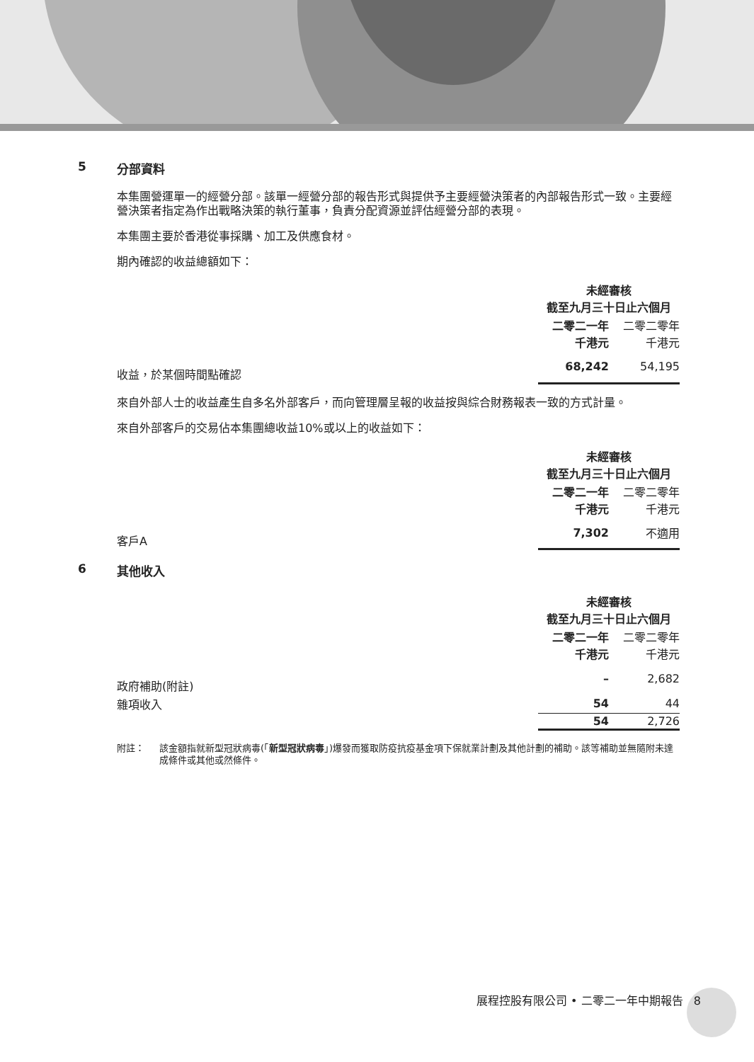5 分部資料
本集團營運單一的經營分部。該單一經營分部的報告形式與提供予主要經營決策者的內部報告形式一致。主要經營決策者指定為作出戰略決策的執行董事，負責分配資源並評估經營分部的表現。
本集團主要於香港從事採購、加工及供應食材。
期內確認的收益總額如下：
| | 未經審核 截至九月三十日止六個月 | |
| | 二零二一年 千港元 | 二零二零年 千港元 |
| 收益，於某個時間點確認 | 68,242 | 54,195 |
來自外部人士的收益產生自多名外部客戶，而向管理層呈報的收益按與綜合財務報表一致的方式計量。
來自外部客戶的交易佔本集團總收益10%或以上的收益如下：
| | 未經審核 截至九月三十日止六個月 | |
| | 二零二一年 千港元 | 二零二零年 千港元 |
| 客戶A | 7,302 | 不適用 |
6 其他收入
| | 未經審核 截至九月三十日止六個月 | |
| | 二零二一年 千港元 | 二零二零年 千港元 |
| 政府補助(附註) | – | 2,682 |
| 雜項收入 | 54 | 44 |
| | 54 | 2,726 |
附註： 該金額指就新型冠狀病毒(「新型冠狀病毒」)爆發而獲取防疫抗疫基金項下保就業計劃及其他計劃的補助。該等補助並無隨附未達成條件或其他或然條件。
展程控股有限公司 • 二零二一年中期報告 8